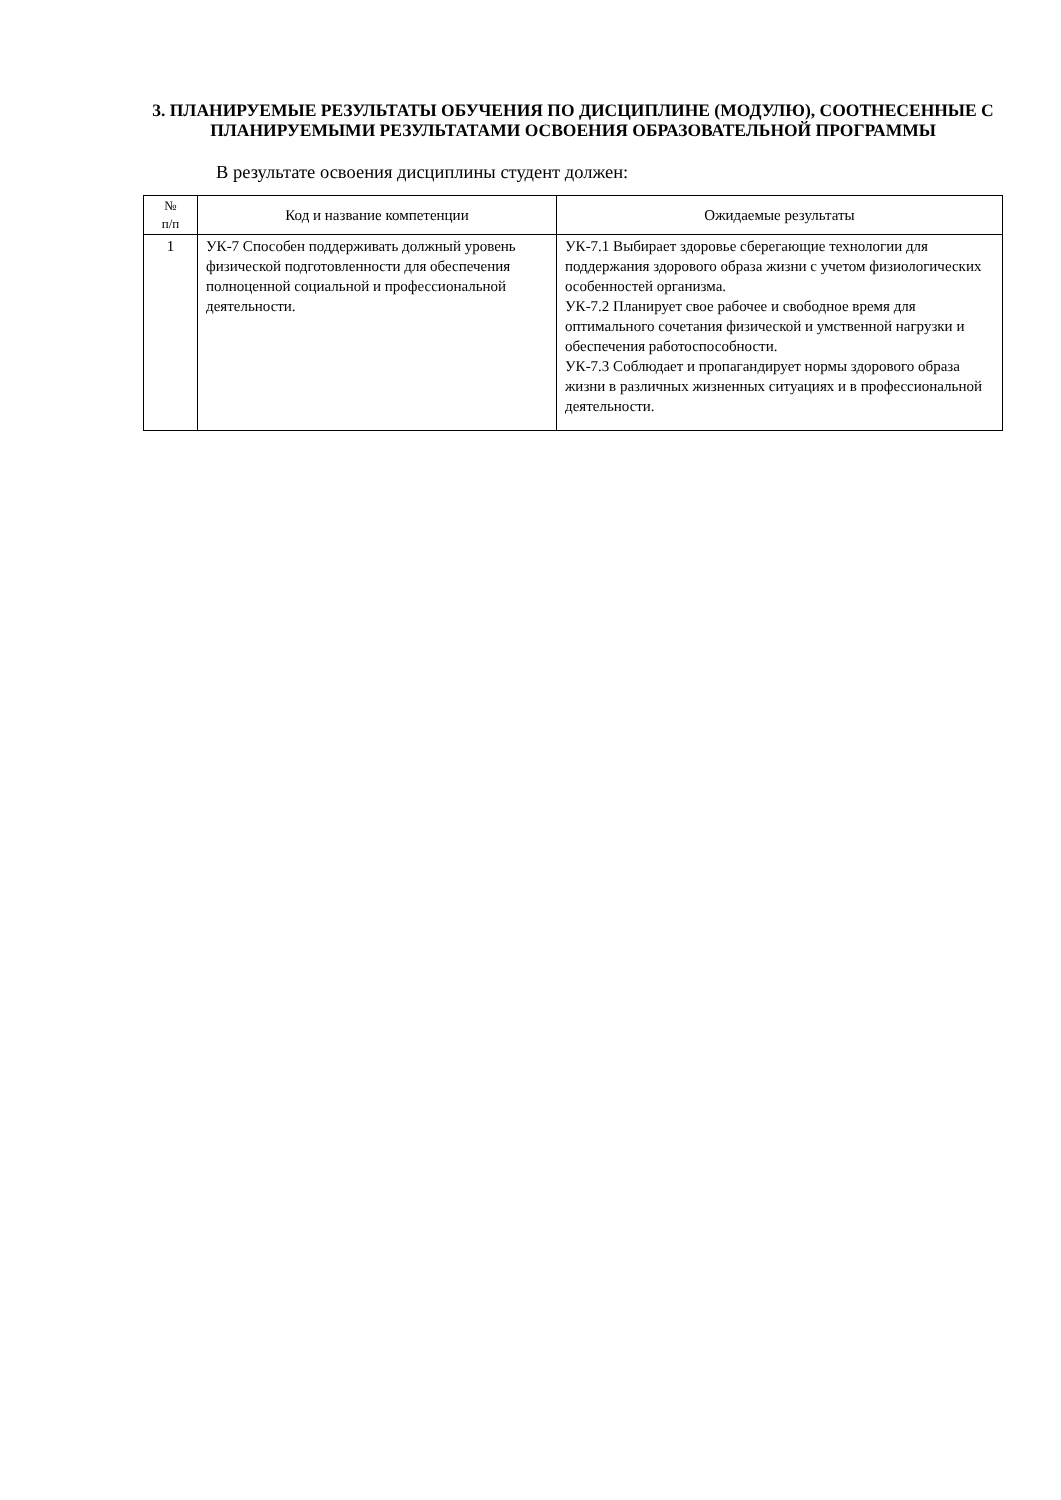3. ПЛАНИРУЕМЫЕ РЕЗУЛЬТАТЫ ОБУЧЕНИЯ ПО ДИСЦИПЛИНЕ (МОДУЛЮ), СООТНЕСЕННЫЕ С ПЛАНИРУЕМЫМИ РЕЗУЛЬТАТАМИ ОСВОЕНИЯ ОБРАЗОВАТЕЛЬНОЙ ПРОГРАММЫ
В результате освоения дисциплины студент должен:
| № п/п | Код и название компетенции | Ожидаемые результаты |
| --- | --- | --- |
| 1 | УК-7 Способен поддерживать должный уровень физической подготовленности для обеспечения полноценной социальной и профессиональной деятельности. | УК-7.1 Выбирает здоровье сберегающие технологии для поддержания здорового образа жизни с учетом физиологических особенностей организма. УК-7.2 Планирует свое рабочее и свободное время для оптимального сочетания физической и умственной нагрузки и обеспечения работоспособности. УК-7.3 Соблюдает и пропагандирует нормы здорового образа жизни в различных жизненных ситуациях и в профессиональной деятельности. |